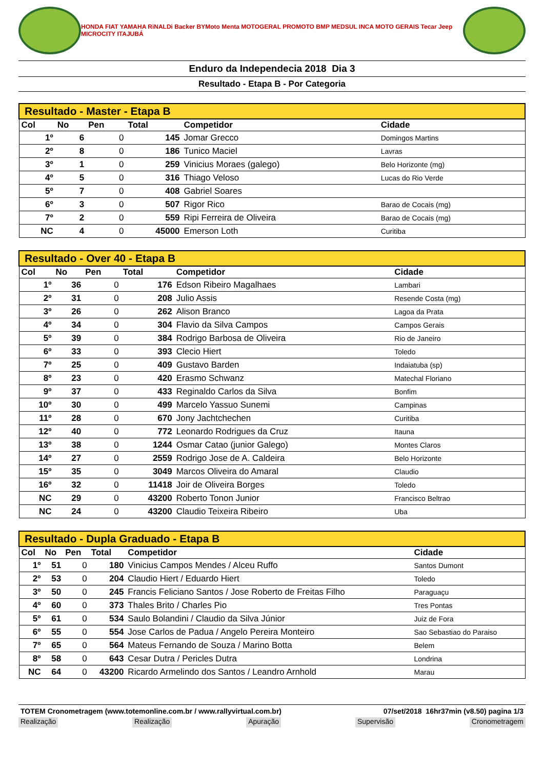HONDA FIAT YAMAHA RiNALDi Backer BYMoto Menta MOTOGERAL PROMOTO BMP MEDSUL INCA MOTO GERAIS Tecar Jeep MICROCITY ITAJUBÁ
Enduro da Independecia 2018 Dia 3
Resultado - Etapa B - Por Categoria
| Resultado - Master - Etapa B | | | | | |
| --- | --- | --- | --- | --- | --- |
| Col | No | Pen | Total | Competidor | Cidade |
| 1º | 6 | 0 | 145 | Jomar Grecco | Domingos Martins |
| 2º | 8 | 0 | 186 | Tunico Maciel | Lavras |
| 3º | 1 | 0 | 259 | Vinicius Moraes (galego) | Belo Horizonte (mg) |
| 4º | 5 | 0 | 316 | Thiago Veloso | Lucas do Rio Verde |
| 5º | 7 | 0 | 408 | Gabriel Soares | |
| 6º | 3 | 0 | 507 | Rigor Rico | Barao de Cocais (mg) |
| 7º | 2 | 0 | 559 | Ripi Ferreira de Oliveira | Barao de Cocais (mg) |
| NC | 4 | 0 | 45000 | Emerson Loth | Curitiba |
| Resultado - Over 40 - Etapa B | | | | | |
| --- | --- | --- | --- | --- | --- |
| Col | No | Pen | Total | Competidor | Cidade |
| 1º | 36 | 0 | 176 | Edson Ribeiro Magalhaes | Lambari |
| 2º | 31 | 0 | 208 | Julio Assis | Resende Costa (mg) |
| 3º | 26 | 0 | 262 | Alison Branco | Lagoa da Prata |
| 4º | 34 | 0 | 304 | Flavio da Silva Campos | Campos Gerais |
| 5º | 39 | 0 | 384 | Rodrigo Barbosa de Oliveira | Rio de Janeiro |
| 6º | 33 | 0 | 393 | Clecio Hiert | Toledo |
| 7º | 25 | 0 | 409 | Gustavo Barden | Indaiatuba (sp) |
| 8º | 23 | 0 | 420 | Erasmo Schwanz | Matechal Floriano |
| 9º | 37 | 0 | 433 | Reginaldo Carlos da Silva | Bonfim |
| 10º | 30 | 0 | 499 | Marcelo Yassuo Sunemi | Campinas |
| 11º | 28 | 0 | 670 | Jony Jachtchechen | Curitiba |
| 12º | 40 | 0 | 772 | Leonardo Rodrigues da Cruz | Itauna |
| 13º | 38 | 0 | 1244 | Osmar Catao (junior Galego) | Montes Claros |
| 14º | 27 | 0 | 2559 | Rodrigo Jose de A. Caldeira | Belo Horizonte |
| 15º | 35 | 0 | 3049 | Marcos Oliveira do Amaral | Claudio |
| 16º | 32 | 0 | 11418 | Joir de Oliveira Borges | Toledo |
| NC | 29 | 0 | 43200 | Roberto Tonon Junior | Francisco Beltrao |
| NC | 24 | 0 | 43200 | Claudio Teixeira Ribeiro | Uba |
| Resultado - Dupla Graduado - Etapa B | | | | | |
| --- | --- | --- | --- | --- | --- |
| Col | No | Pen | Total | Competidor | Cidade |
| 1º | 51 | 0 | 180 | Vinicius Campos Mendes / Alceu Ruffo | Santos Dumont |
| 2º | 53 | 0 | 204 | Claudio Hiert / Eduardo Hiert | Toledo |
| 3º | 50 | 0 | 245 | Francis Feliciano Santos / Jose Roberto de Freitas Filho | Paraguaçu |
| 4º | 60 | 0 | 373 | Thales Brito / Charles Pio | Tres Pontas |
| 5º | 61 | 0 | 534 | Saulo Bolandini / Claudio da Silva Júnior | Juiz de Fora |
| 6º | 55 | 0 | 554 | Jose Carlos de Padua / Angelo Pereira Monteiro | Sao Sebastiao do Paraiso |
| 7º | 65 | 0 | 564 | Mateus Fernando de Souza / Marino Botta | Belem |
| 8º | 58 | 0 | 643 | Cesar Dutra / Pericles Dutra | Londrina |
| NC | 64 | 0 | 43200 | Ricardo Armelindo dos Santos / Leandro Arnhold | Marau |
TOTEM Cronometragem (www.totemonline.com.br / www.rallyvirtual.com.br) 07/set/2018 16hr37min (v8.50) pagina 1/3
Realização Realização Apuração Supervisão Cronometragem